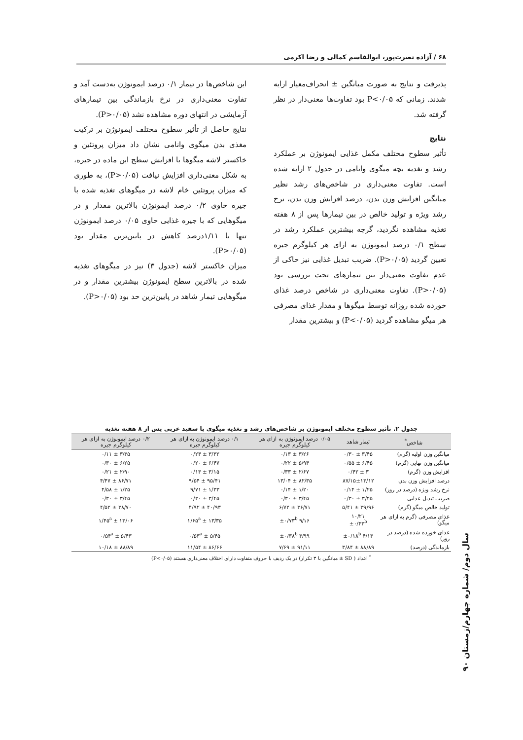۶۸ / آزاده نصرت‌پور، ابوالقاسم کمالی و رضا اکرمی
پذیرفت و نتایج به صورت میانگین ± انحراف‌معیار ارایه شدند. زمانی که P<۰/۰۵ بود تفاوت‌ها معنی‌دار در نظر گرفته شد.
نتایج
تأثیر سطوح مختلف مکمل غذایی ایمونوژن بر عملکرد رشد و تغذیه بچه میگوی وانامی در جدول ۲ ارایه شده است. تفاوت معنی‌داری در شاخص‌های رشد نظیر میانگین افزایش وزن بدن، درصد افزایش وزن بدن، نرخ رشد ویژه و تولید خالص در بین تیمارها پس از ۸ هفته تغذیه مشاهده نگردید، گرچه بیشترین عملکرد رشد در سطح ۰/۱ درصد ایمونوژن به ازای هر کیلوگرم جیره تعیین گردید (P>۰/۰۵). ضریب تبدیل غذایی نیز حاکی از عدم تفاوت معنی‌دار بین تیمارهای تحت بررسی بود (P>۰/۰۵). تفاوت معنی‌داری در شاخص درصد غذای خورده شده روزانه توسط میگوها و مقدار غذای مصرفی هر میگو مشاهده گردید (P<۰/۰۵) و بیشترین مقدار
این شاخص‌ها در تیمار ۰/۱ درصد ایمونوژن به‌دست آمد و تفاوت معنی‌داری در نرخ بازماندگی بین تیمارهای آزمایشی در انتهای دوره مشاهده نشد (P>۰/۰۵).
نتایج حاصل از تأثیر سطوح مختلف ایمونوژن بر ترکیب مغذی بدن میگوی وانامی نشان داد میزان پروتئین و خاکستر لاشه میگوها با افزایش سطح این ماده در جیره، به شکل معنی‌داری افزایش نیافت (P>۰/۰۵)، به طوری که میزان پروتئین خام لاشه در میگوهای تغذیه شده با جیره حاوی ۰/۲ درصد ایمونوژن بالاترین مقدار و در میگوهایی که با جیره غذایی حاوی ۰/۰۵ درصد ایمونوژن تنها با ۱/۱۱درصد کاهش در پایین‌ترین مقدار بود (P>۰/۰۵).
میزان خاکستر لاشه (جدول ۳) نیز در میگوهای تغذیه شده در بالاترین سطح ایمونوژن بیشترین مقدار و در میگوهایی تیمار شاهد در پایین‌ترین حد بود (P>۰/۰۵).
جدول ۲. تأثیر سطوح مختلف ایمونوژن بر شاخص‌های رشد و تغذیه میگوی پا سفید غربی پس از ۸ هفته تغذیه
| شاخص<sup>*</sup> | تیمار شاهد | ۰/۰۵ درصد ایمونوژن به ازای هر کیلوگرم جیره | ۰/۱ درصد ایمونوژن به ازای هر کیلوگرم جیره | ۰/۲ درصد ایمونوژن به ازای هر کیلوگرم جیره |
| --- | --- | --- | --- | --- |
| میانگین وزن اولیه (گرم) | ۳/۴۵ ± ۰/۳۰ | ۳/۲۶ ± ۰/۱۳ | ۳/۳۲ ± ۰/۲۴ | ۳/۳۵ ± ۰/۱۱ |
| میانگین وزن نهایی (گرم) | ۶/۴۵ ± ۰/۵۵ | ۵/۹۴ ± ۰/۲۲ | ۶/۴۷ ± ۰/۲۰ | ۶/۲۵ ± ۰/۳۰ |
| افزایش وزن (گرم) | ۳ ± ۰/۴۲ | ۲/۶۷ ± ۰/۳۳ | ۳/۱۵ ± ۰/۱۳ | ۲/۹۰ ± ۰/۲۱ |
| درصد افزایش وزن بدن | ۸۷/۱۵±۱۳/۱۲ | ۸۲/۳۵ ± ۱۳/۰۴ | ۹۵/۴۱ ± ۹/۵۴ | ۸۶/۷۱ ± ۴/۴۷ |
| نرخ رشد ویژه (درصد در روز) | ۱/۲۵ ± ۰/۱۴ | ۱/۲۰ ± ۰/۱۴ | ۱/۳۳ ± ۹/۷۱ | ۱/۲۵ ± ۴/۵۸ |
| ضریب تبدیل غذایی | ۳/۴۵ ± ۰/۳۰ | ۳/۴۵ ± ۰/۳۰ | ۳/۴۵ ± ۰/۳۰ | ۳/۴۵ ± ۰/۳۰ |
| تولید خالص میگو (گرم) | ۳۹/۹۶ ± ۵/۴۱ | ۳۶/۷۱ ± ۶/۷۲ | ۴۰/۹۳ ± ۴/۹۲ | ۳۸/۷۰ ± ۴/۵۲ |
| غذای مصرفی (گرم به ازای هر میگو) | ۱۰/۲۱ ±۰/۴۳<sup>b</sup> | ۹/۱۶ ±۰/۷۳<sup>b</sup> | ۱۳/۳۵ ± ۱/۶۵<sup>a</sup> | ۱۳/۰۶ ± ۱/۴۵<sup>a</sup> |
| غذای خورده شده (درصد در روز) | ۴/۱۳ ±۰/۱۸<sup>b</sup> | ۳/۹۹ ±۰/۳۸<sup>b</sup> | ۵/۴۵ ± ۰/۵۳<sup>a</sup> | ۵/۴۳ ± ۰/۵۴<sup>a</sup> |
| بازماندگی (درصد) | ۸۸/۸۹ ± ۳/۸۴ | ۹۱/۱۱ ± ۷/۶۹ | ۸۶/۶۶ ± ۱۱/۵۴ | ۸۸/۸۹ ± ۱۰/۱۸ |
<sup>*</sup> اعداد ( SD ± میانگین با ۳ تکرار) در یک ردیف با حروف متفاوت دارای اختلاف معنی‌داری هستند (P<۰/۰۵)
سال دوم/ شماره چهارم/زمستان ۹۰